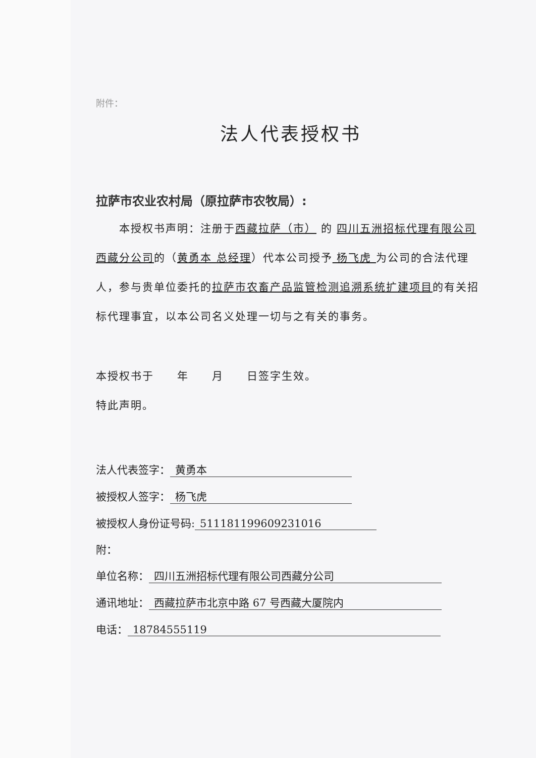附件：
法人代表授权书
拉萨市农业农村局（原拉萨市农牧局）:
  本授权书声明：注册于西藏拉萨（市） 的 四川五洲招标代理有限公司西藏分公司的（黄勇本 总经理）代本公司授予 杨飞虎 为公司的合法代理人，参与贵单位委托的拉萨市农畜产品监管检测追溯系统扩建项目的有关招标代理事宜，以本公司名义处理一切与之有关的事务。
本授权书于  年  月  日签字生效。
特此声明。
法人代表签字： 黄勇本
被授权人签字： 杨飞虎
被授权人身份证号码: 511181199609231016
附：
单位名称： 四川五洲招标代理有限公司西藏分公司
通讯地址： 西藏拉萨市北京中路 67 号西藏大厦院内
电话： 18784555119